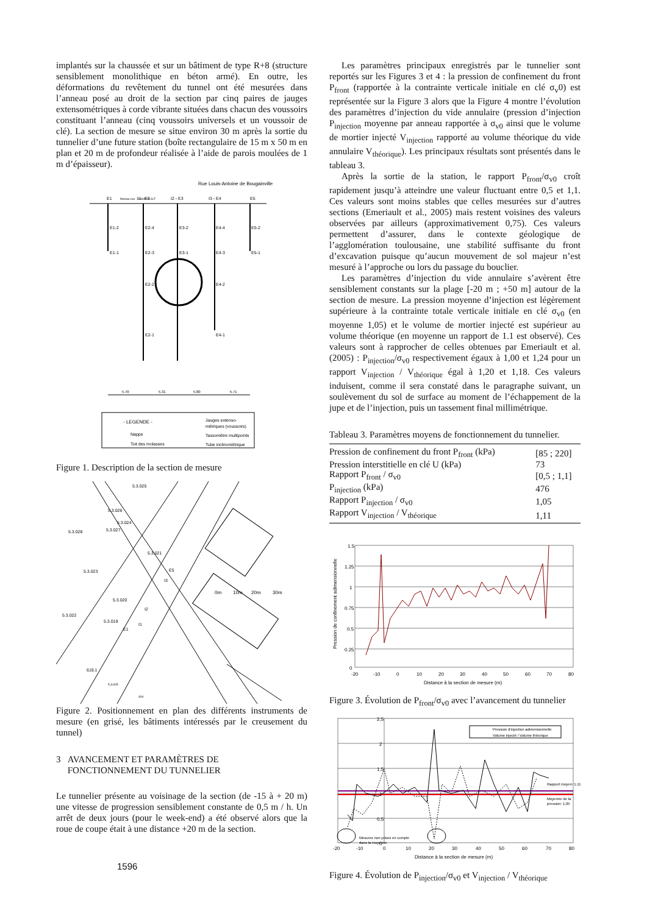implantés sur la chaussée et sur un bâtiment de type R+8 (structure sensiblement monolithique en béton armé). En outre, les déformations du revêtement du tunnel ont été mesurées dans l’anneau posé au droit de la section par cinq paires de jauges extensométriques à corde vibrante situées dans chacun des voussoirs constituant l’anneau (cinq voussoirs universels et un voussoir de clé). La section de mesure se situe environ 30 m après la sortie du tunnelier d’une future station (boîte rectangulaire de 15 m x 50 m en plan et 20 m de profondeur réalisée à l’aide de parois moulées de 1 m d’épaisseur).
Rue Louis-Antoine de Bougainville
Niveau rue : 144.40 N.G.F
E1
I1 - E2
I2 - E3
I3 - E4
E5
E1-2
E1-1
E2-4
E2-3
E2-2
E2-1
E3-2
E3-1
E4-4
E4-3
E4-2
E4-1
E5-2
E5-1
5.70
5.31
5.80
5.71
- LEGENDE -
Nappe
Toit des molasses
Jauges extenso-
métriques (voussoirs)
Tassomètre multipoints
Tube inclinométrique
Figure 1. Description de la section de mesure
5.3.025
5.3.026
5.3.024
5.3.028
5.3.027
5.3.021
5.3.023
E5
I3
5.3.020
I2
5.3.022
5.3.019
I1
E1
619.1
5.3.005
404
0m
10m
20m
30m
Figure 2. Positionnement en plan des différents instruments de mesure (en grisé, les bâtiments intéressés par le creusement du tunnel)
3 AVANCEMENT ET PARAMÈTRES DE
FONCTIONNEMENT DU TUNNELIER
Le tunnelier présente au voisinage de la section (de -15 à + 20 m) une vitesse de progression sensiblement constante de 0,5 m / h. Un arrêt de deux jours (pour le week-end) a été observé alors que la roue de coupe était à une distance +20 m de la section.
1596
Les paramètres principaux enregistrés par le tunnelier sont reportés sur les Figures 3 et 4 : la pression de confinement du front P<sub>front</sub> (rapportée à la contrainte verticale initiale en clé σ<sub>v</sub>0) est représentée sur la Figure 3 alors que la Figure 4 montre l’évolution des paramètres d’injection du vide annulaire (pression d’injection P<sub>injection</sub> moyenne par anneau rapportée à σ<sub>v0</sub> ainsi que le volume de mortier injecté V<sub>injection</sub> rapporté au volume théorique du vide annulaire V<sub>théorique</sub>). Les principaux résultats sont présentés dans le tableau 3.
Après la sortie de la station, le rapport P<sub>front</sub>/σ<sub>v0</sub> croît rapidement jusqu’à atteindre une valeur fluctuant entre 0,5 et 1,1. Ces valeurs sont moins stables que celles mesurées sur d’autres sections (Emeriault et al., 2005) mais restent voisines des valeurs observées par ailleurs (approximativement 0,75). Ces valeurs permettent d’assurer, dans le contexte géologique de l’agglomération toulousaine, une stabilité suffisante du front d’excavation puisque qu’aucun mouvement de sol majeur n’est mesuré à l’approche ou lors du passage du bouclier.
Les paramètres d’injection du vide annulaire s’avèrent être sensiblement constants sur la plage [-20 m ; +50 m] autour de la section de mesure. La pression moyenne d’injection est légèrement supérieure à la contrainte totale verticale initiale en clé σ<sub>v0</sub> (en moyenne 1,05) et le volume de mortier injecté est supérieur au volume théorique (en moyenne un rapport de 1.1 est observé). Ces valeurs sont à rapprocher de celles obtenues par Emeriault et al. (2005) : P<sub>injection</sub>/σ<sub>v0</sub> respectivement égaux à 1,00 et 1,24 pour un rapport V<sub>injection</sub> / V<sub>théorique</sub> égal à 1,20 et 1,18. Ces valeurs induisent, comme il sera constaté dans le paragraphe suivant, un soulèvement du sol de surface au moment de l’échappement de la jupe et de l’injection, puis un tassement final millimétrique.
Tableau 3. Paramètres moyens de fonctionnement du tunnelier.
| Pression de confinement du front P<sub>front</sub> (kPa) | [85 ; 220] |
| Pression interstitielle en clé U (kPa) | 73 |
| Rapport P<sub>front</sub> / σ<sub>v0</sub> | [0,5 ; 1,1] |
| P<sub>injection</sub> (kPa) | 476 |
| Rapport P<sub>injection</sub> / σ<sub>v0</sub> | 1,05 |
| Rapport V<sub>injection</sub> / V<sub>théorique</sub> | 1,11 |
1.5
1.25
1
0.75
0.5
0.25
0
-20
-10
0
10
20
30
40
50
60
70
80
Distance à la section de mesure (m)
Pression de confinement adimensionnelle
Figure 3. Évolution de P<sub>front</sub>/σ<sub>v0</sub> avec l’avancement du tunnelier
Pression d'injection adimensionnelle
Volume injecté / Volume théorique
Rapport moyen: 1.11
Moyenne de la
pression: 1,05
Mesures non prises en compte
dans la moyenne
2,5
2
1,5
1
0,5
0
-20
-10
0
10
20
30
40
50
60
70
80
Distance à la section de mesure (m)
Figure 4. Évolution de P<sub>injection</sub>/σ<sub>v0</sub> et V<sub>injection</sub> / V<sub>théorique</sub>